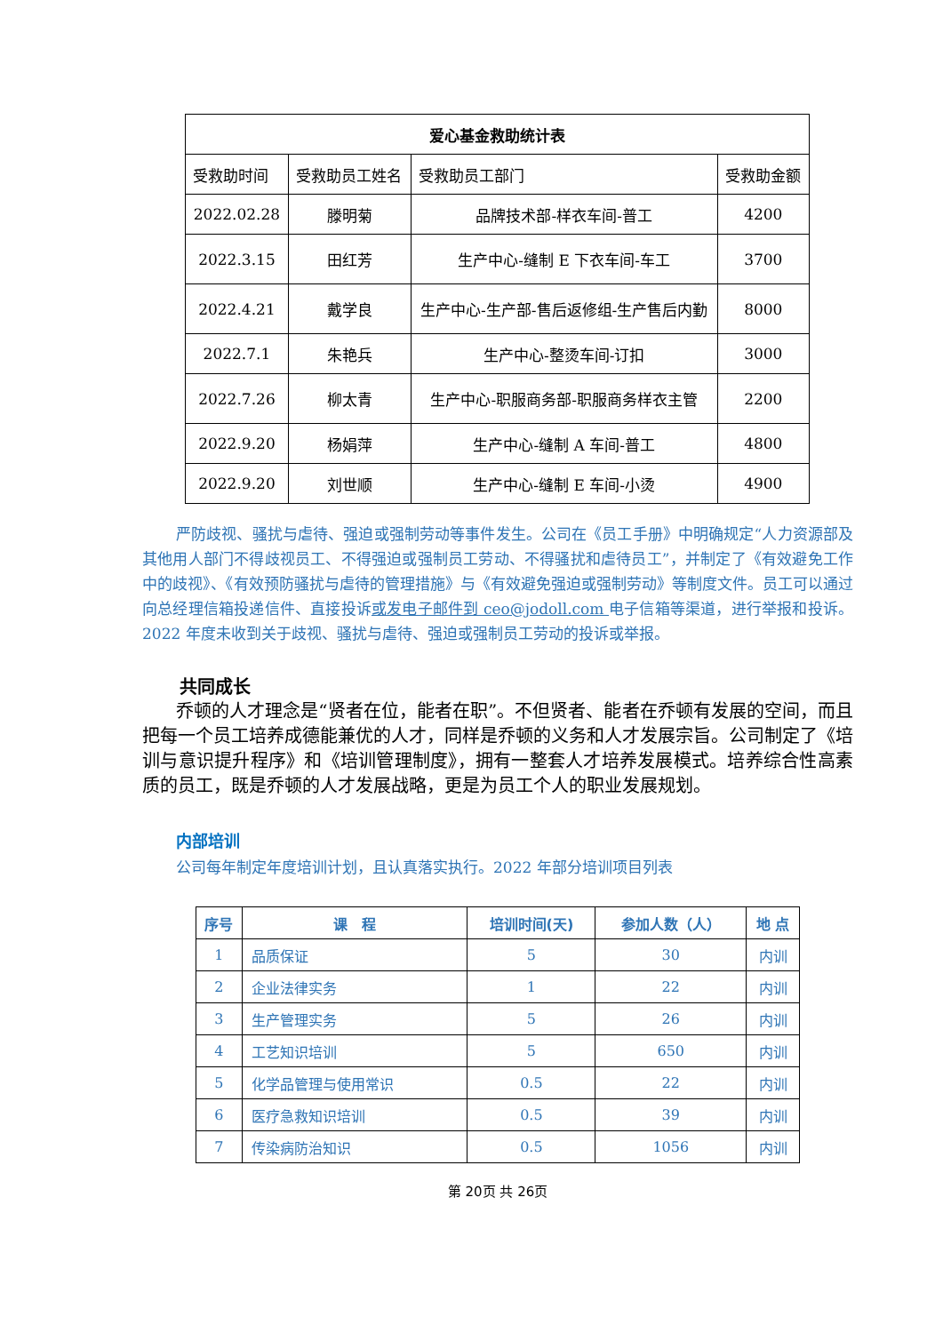| 爱心基金救助统计表 | | | |
| --- | --- | --- | --- |
| 受救助时间 | 受救助员工姓名 | 受救助员工部门 | 受救助金额 |
| 2022.02.28 | 滕明菊 | 品牌技术部-样衣车间-普工 | 4200 |
| 2022.3.15 | 田红芳 | 生产中心-缝制 E 下衣车间-车工 | 3700 |
| 2022.4.21 | 戴学良 | 生产中心-生产部-售后返修组-生产售后内勤 | 8000 |
| 2022.7.1 | 朱艳兵 | 生产中心-整烫车间-订扣 | 3000 |
| 2022.7.26 | 柳太青 | 生产中心-职服商务部-职服商务样衣主管 | 2200 |
| 2022.9.20 | 杨娟萍 | 生产中心-缝制 A 车间-普工 | 4800 |
| 2022.9.20 | 刘世顺 | 生产中心-缝制 E 车间-小烫 | 4900 |
严防歧视、骚扰与虐待、强迫或强制劳动等事件发生。公司在《员工手册》中明确规定“人力资源部及其他用人部门不得歧视员工、不得强迫或强制员工劳动、不得骚扰和虐待员工”，并制定了《有效避免工作中的歧视》、《有效预防骚扰与虐待的管理措施》与《有效避免强迫或强制劳动》等制度文件。员工可以通过向总经理信箱投递信件、直接投诉或发电子邮件到 ceo@jodoll.com 电子信箱等渠道，进行举报和投诉。2022 年度未收到关于歧视、骚扰与虐待、强迫或强制员工劳动的投诉或举报。
共同成长
乔顿的人才理念是“贤者在位，能者在职”。不但贤者、能者在乔顿有发展的空间，而且把每一个员工培养成德能兼优的人才，同样是乔顿的义务和人才发展宗旨。公司制定了《培训与意识提升程序》和《培训管理制度》，拥有一整套人才培养发展模式。培养综合性高素质的员工，既是乔顿的人才发展战略，更是为员工个人的职业发展规划。
内部培训
公司每年制定年度培训计划，且认真落实执行。2022 年部分培训项目列表
| 序号 | 课 程 | 培训时间(天) | 参加人数（人） | 地 点 |
| --- | --- | --- | --- | --- |
| 1 | 品质保证 | 5 | 30 | 内训 |
| 2 | 企业法律实务 | 1 | 22 | 内训 |
| 3 | 生产管理实务 | 5 | 26 | 内训 |
| 4 | 工艺知识培训 | 5 | 650 | 内训 |
| 5 | 化学品管理与使用常识 | 0.5 | 22 | 内训 |
| 6 | 医疗急救知识培训 | 0.5 | 39 | 内训 |
| 7 | 传染病防治知识 | 0.5 | 1056 | 内训 |
第 20页 共 26页